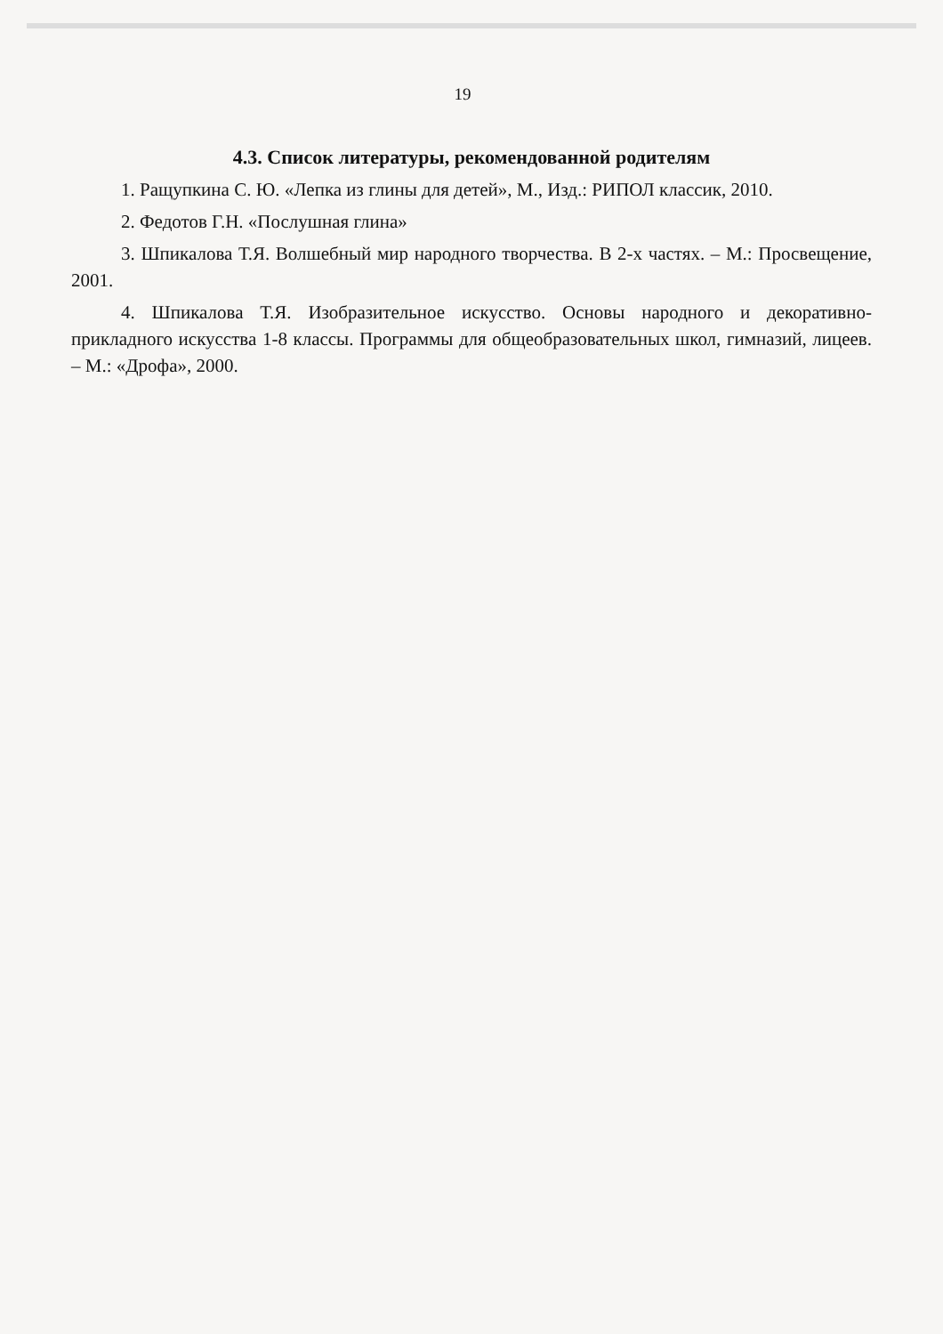19
4.3. Список литературы, рекомендованной родителям
1. Ращупкина С. Ю. «Лепка из глины для детей», М., Изд.: РИПОЛ классик, 2010.
2. Федотов Г.Н. «Послушная глина»
3. Шпикалова Т.Я. Волшебный мир народного творчества. В 2-х частях. – М.: Просвещение, 2001.
4. Шпикалова Т.Я. Изобразительное искусство. Основы народного и декоративно-прикладного искусства 1-8 классы. Программы для общеобразовательных школ, гимназий, лицеев. – М.: «Дрофа», 2000.